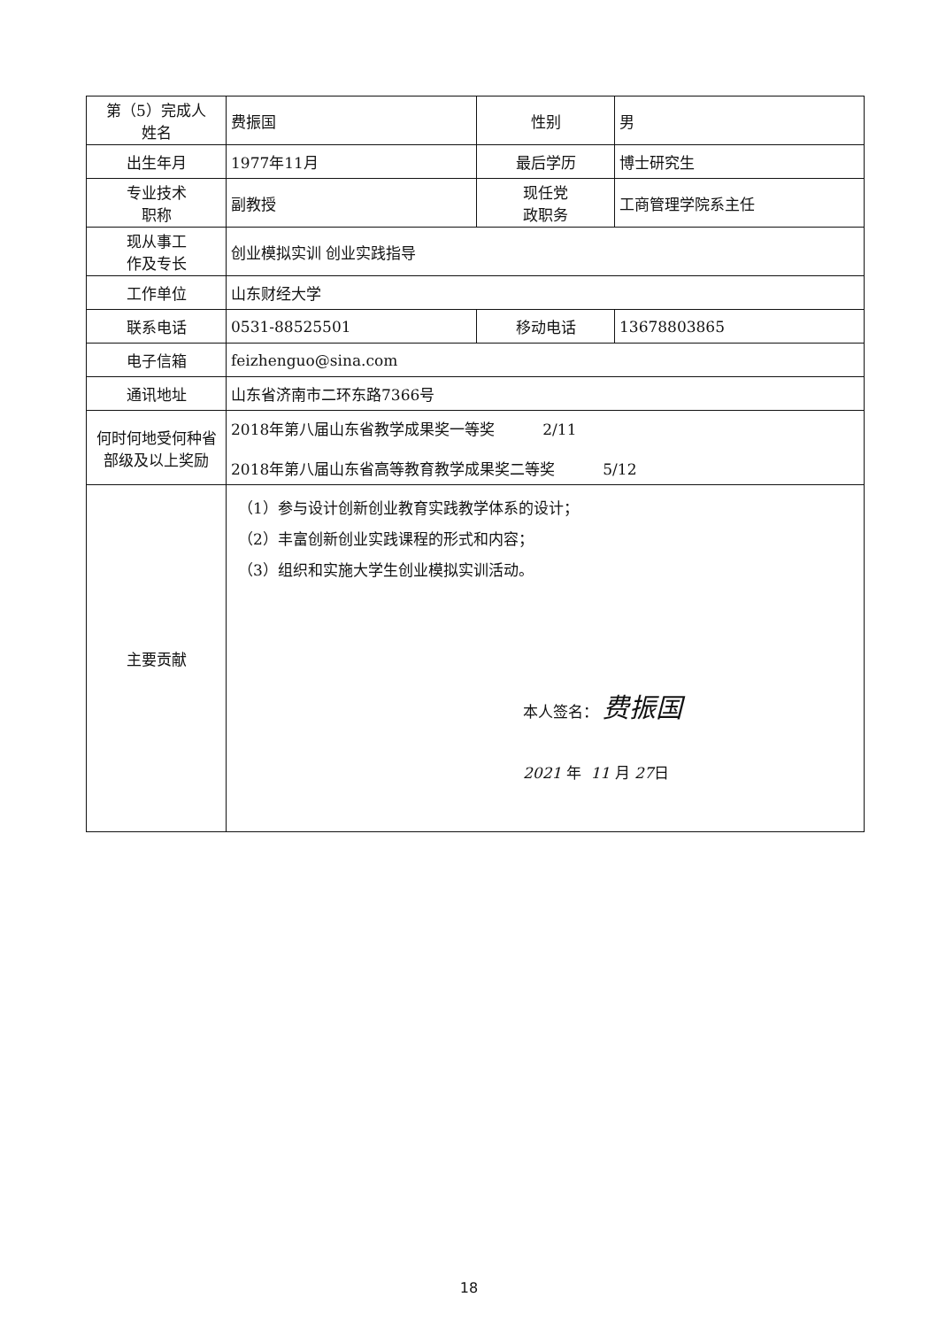| 第（5）完成人 姓名 | 费振国 | 性别 | 男 |
| 出生年月 | 1977年11月 | 最后学历 | 博士研究生 |
| 专业技术 职称 | 副教授 | 现任党 政职务 | 工商管理学院系主任 |
| 现从事工 作及专长 | 创业模拟实训 创业实践指导 | | |
| 工作单位 | 山东财经大学 | | |
| 联系电话 | 0531-88525501 | 移动电话 | 13678803865 |
| 电子信箱 | feizhenguo@sina.com | | |
| 通讯地址 | 山东省济南市二环东路7366号 | | |
| 何时何地受何种省部级及以上奖励 | 2018年第八届山东省教学成果奖一等奖 2/11 2018年第八届山东省高等教育教学成果奖二等奖 5/12 | | |
| 主要贡献 | （1）参与设计创新创业教育实践教学体系的设计； （2）丰富创新创业实践课程的形式和内容； （3）组织和实施大学生创业模拟实训活动。 本人签名： 费振国 2021 年 11 月 27 日 | | |
18